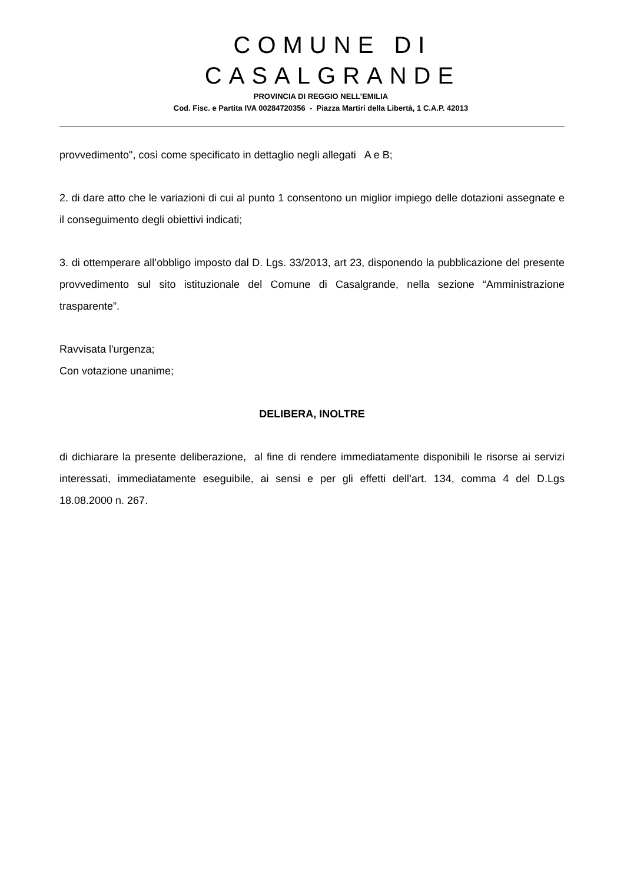COMUNE DI CASALGRANDE
PROVINCIA DI REGGIO NELL’EMILIA
Cod. Fisc. e Partita IVA 00284720356 - Piazza Martiri della Libertà, 1 C.A.P. 42013
provvedimento", così come specificato in dettaglio negli allegati A e B;
2. di dare atto che le variazioni di cui al punto 1 consentono un miglior impiego delle dotazioni assegnate e il conseguimento degli obiettivi indicati;
3. di ottemperare all’obbligo imposto dal D. Lgs. 33/2013, art 23, disponendo la pubblicazione del presente provvedimento sul sito istituzionale del Comune di Casalgrande, nella sezione “Amministrazione trasparente”.
Ravvisata l'urgenza;
Con votazione unanime;
DELIBERA, INOLTRE
di dichiarare la presente deliberazione, al fine di rendere immediatamente disponibili le risorse ai servizi interessati, immediatamente eseguibile, ai sensi e per gli effetti dell’art. 134, comma 4 del D.Lgs 18.08.2000 n. 267.